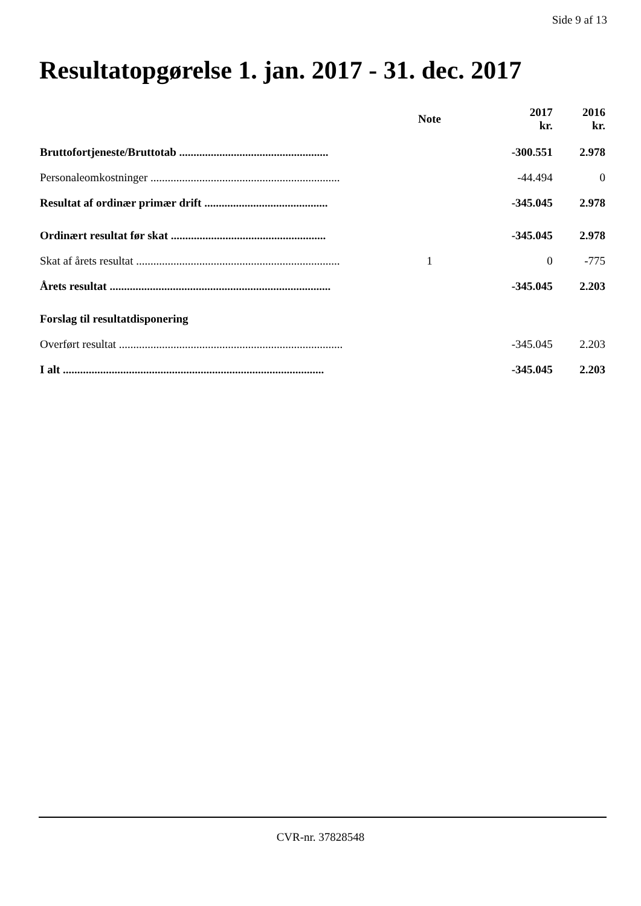Side 9 af 13
Resultatopgørelse 1. jan. 2017 - 31. dec. 2017
| | Note | 2017 kr. | 2016 kr. |
| --- | --- | --- | --- |
| Bruttofortjeneste/Bruttotab .................................................... | | -300.551 | 2.978 |
| Personaleomkostninger .................................................................. | | -44.494 | 0 |
| Resultat af ordinær primær drift ........................................... | | -345.045 | 2.978 |
| Ordinært resultat før skat ...................................................... | | -345.045 | 2.978 |
| Skat af årets resultat ....................................................................... | 1 | 0 | -775 |
| Årets resultat ............................................................................. | | -345.045 | 2.203 |
| Forslag til resultatdisponering | | | |
| Overført resultat .............................................................................. | | -345.045 | 2.203 |
| I alt ........................................................................................... | | -345.045 | 2.203 |
CVR-nr. 37828548